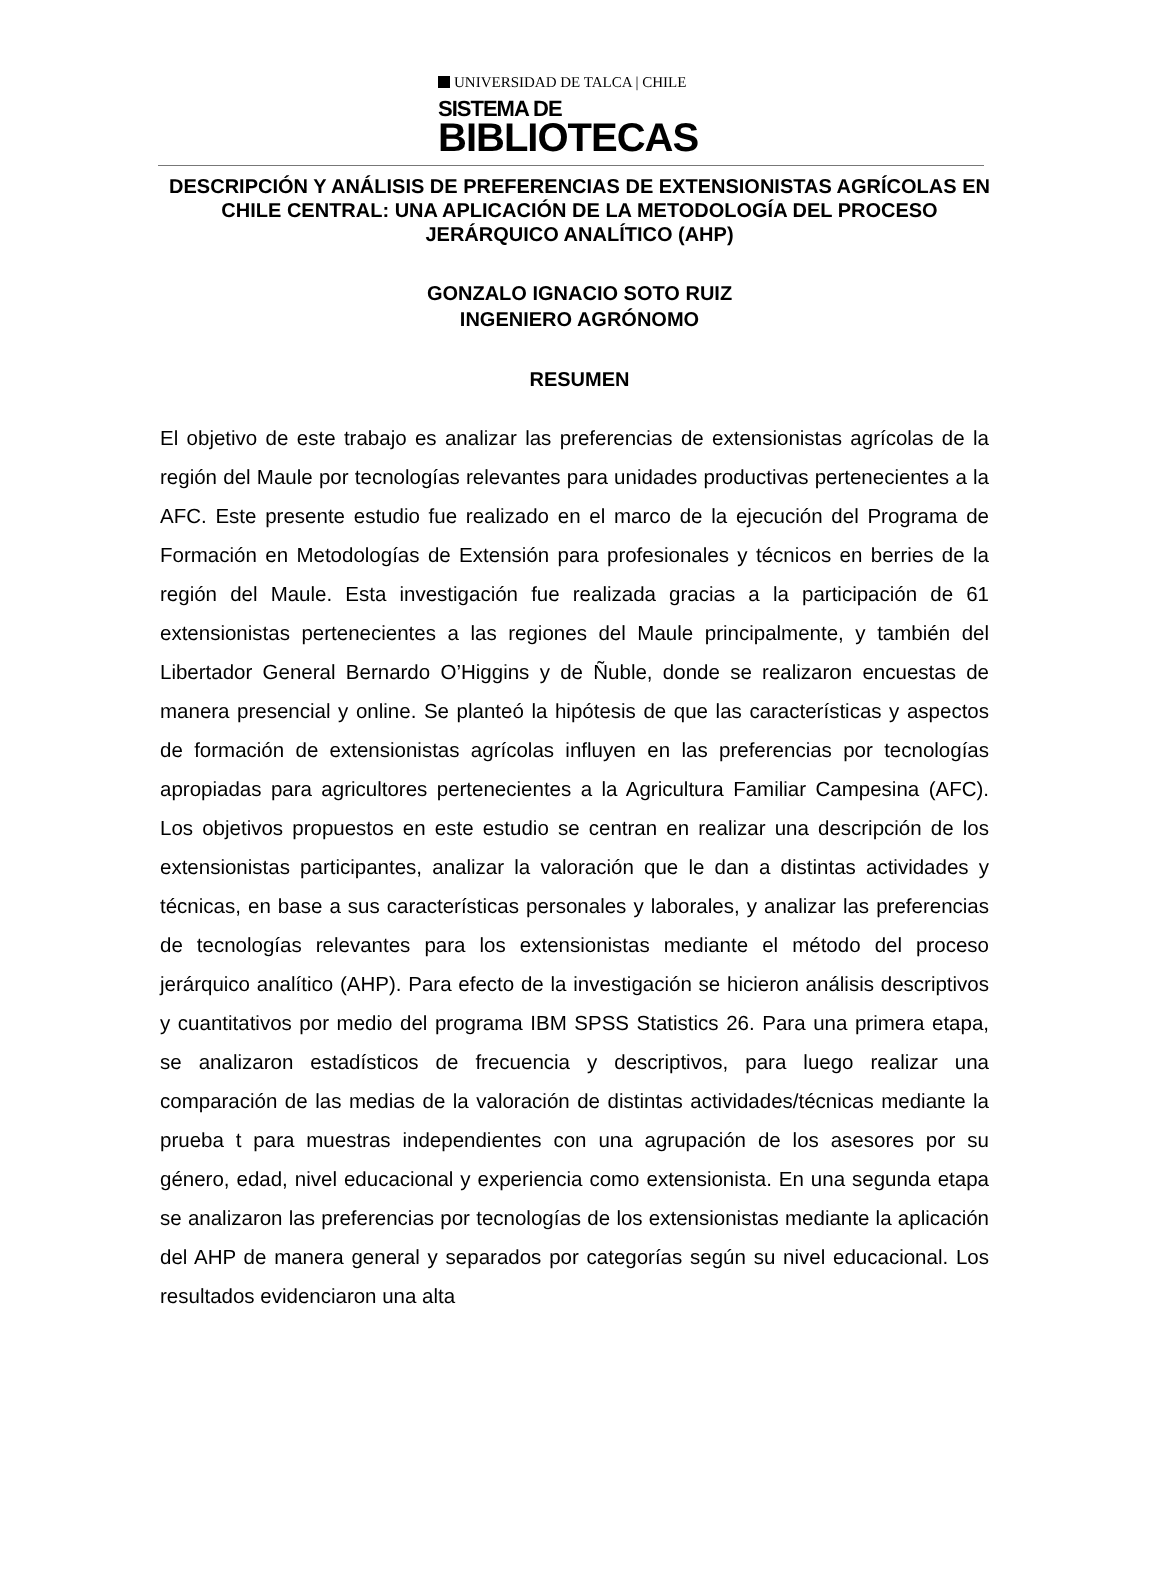UNIVERSIDAD DE TALCA | CHILE
SISTEMA DE
BIBLIOTECAS
DESCRIPCIÓN Y ANÁLISIS DE PREFERENCIAS DE EXTENSIONISTAS AGRÍCOLAS EN CHILE CENTRAL: UNA APLICACIÓN DE LA METODOLOGÍA DEL PROCESO JERÁRQUICO ANALÍTICO (AHP)
GONZALO IGNACIO SOTO RUIZ
INGENIERO AGRÓNOMO
RESUMEN
El objetivo de este trabajo es analizar las preferencias de extensionistas agrícolas de la región del Maule por tecnologías relevantes para unidades productivas pertenecientes a la AFC. Este presente estudio fue realizado en el marco de la ejecución del Programa de Formación en Metodologías de Extensión para profesionales y técnicos en berries de la región del Maule. Esta investigación fue realizada gracias a la participación de 61 extensionistas pertenecientes a las regiones del Maule principalmente, y también del Libertador General Bernardo O’Higgins y de Ñuble, donde se realizaron encuestas de manera presencial y online. Se planteó la hipótesis de que las características y aspectos de formación de extensionistas agrícolas influyen en las preferencias por tecnologías apropiadas para agricultores pertenecientes a la Agricultura Familiar Campesina (AFC). Los objetivos propuestos en este estudio se centran en realizar una descripción de los extensionistas participantes, analizar la valoración que le dan a distintas actividades y técnicas, en base a sus características personales y laborales, y analizar las preferencias de tecnologías relevantes para los extensionistas mediante el método del proceso jerárquico analítico (AHP). Para efecto de la investigación se hicieron análisis descriptivos y cuantitativos por medio del programa IBM SPSS Statistics 26. Para una primera etapa, se analizaron estadísticos de frecuencia y descriptivos, para luego realizar una comparación de las medias de la valoración de distintas actividades/técnicas mediante la prueba t para muestras independientes con una agrupación de los asesores por su género, edad, nivel educacional y experiencia como extensionista. En una segunda etapa se analizaron las preferencias por tecnologías de los extensionistas mediante la aplicación del AHP de manera general y separados por categorías según su nivel educacional. Los resultados evidenciaron una alta